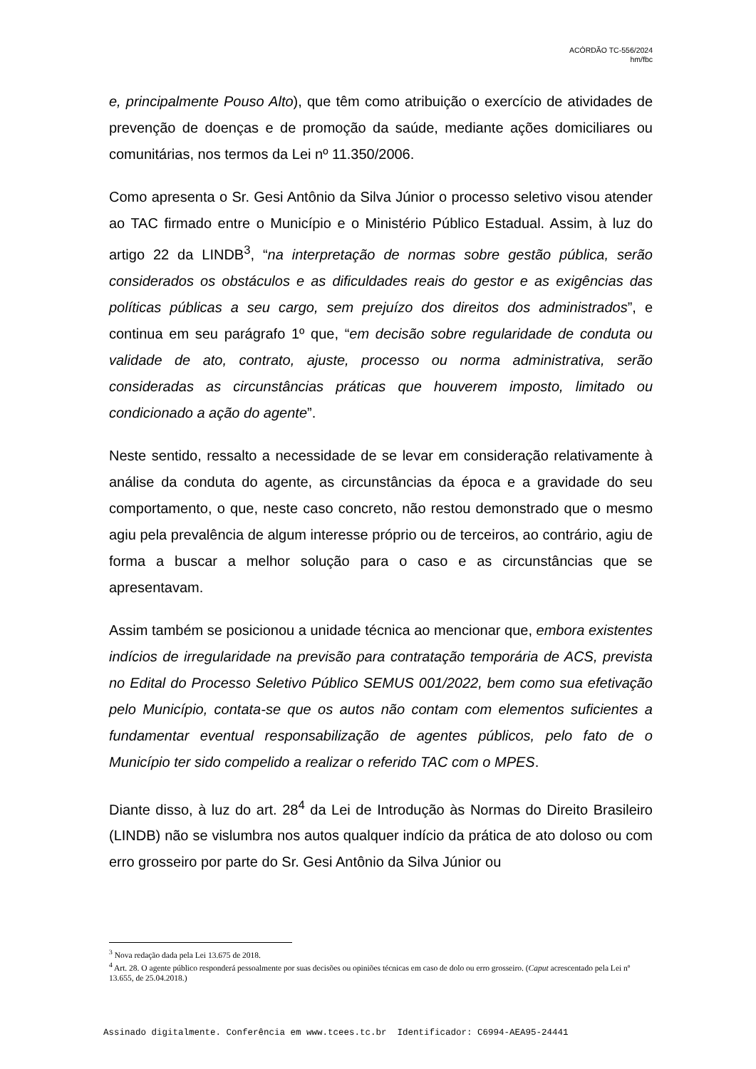ACÓRDÃO TC-556/2024
hm/fbc
e, principalmente Pouso Alto), que têm como atribuição o exercício de atividades de prevenção de doenças e de promoção da saúde, mediante ações domiciliares ou comunitárias, nos termos da Lei nº 11.350/2006.
Como apresenta o Sr. Gesi Antônio da Silva Júnior o processo seletivo visou atender ao TAC firmado entre o Município e o Ministério Público Estadual. Assim, à luz do artigo 22 da LINDB<sup>3</sup>, “na interpretação de normas sobre gestão pública, serão considerados os obstáculos e as dificuldades reais do gestor e as exigências das políticas públicas a seu cargo, sem prejuízo dos direitos dos administrados”, e continua em seu parágrafo 1º que, “em decisão sobre regularidade de conduta ou validade de ato, contrato, ajuste, processo ou norma administrativa, serão consideradas as circunstâncias práticas que houverem imposto, limitado ou condicionado a ação do agente”.
Neste sentido, ressalto a necessidade de se levar em consideração relativamente à análise da conduta do agente, as circunstâncias da época e a gravidade do seu comportamento, o que, neste caso concreto, não restou demonstrado que o mesmo agiu pela prevalência de algum interesse próprio ou de terceiros, ao contrário, agiu de forma a buscar a melhor solução para o caso e as circunstâncias que se apresentavam.
Assim também se posicionou a unidade técnica ao mencionar que, embora existentes indícios de irregularidade na previsão para contratação temporária de ACS, prevista no Edital do Processo Seletivo Público SEMUS 001/2022, bem como sua efetivação pelo Município, contata-se que os autos não contam com elementos suficientes a fundamentar eventual responsabilização de agentes públicos, pelo fato de o Município ter sido compelido a realizar o referido TAC com o MPES.
Diante disso, à luz do art. 28<sup>4</sup> da Lei de Introdução às Normas do Direito Brasileiro (LINDB) não se vislumbra nos autos qualquer indício da prática de ato doloso ou com erro grosseiro por parte do Sr. Gesi Antônio da Silva Júnior ou
<sup>3</sup> Nova redação dada pela Lei 13.675 de 2018.
<sup>4</sup> Art. 28. O agente público responderá pessoalmente por suas decisões ou opiniões técnicas em caso de dolo ou erro grosseiro. (Caput acrescentado pela Lei nº 13.655, de 25.04.2018.)
Assinado digitalmente. Conferência em www.tcees.tc.br Identificador: C6994-AEA95-24441